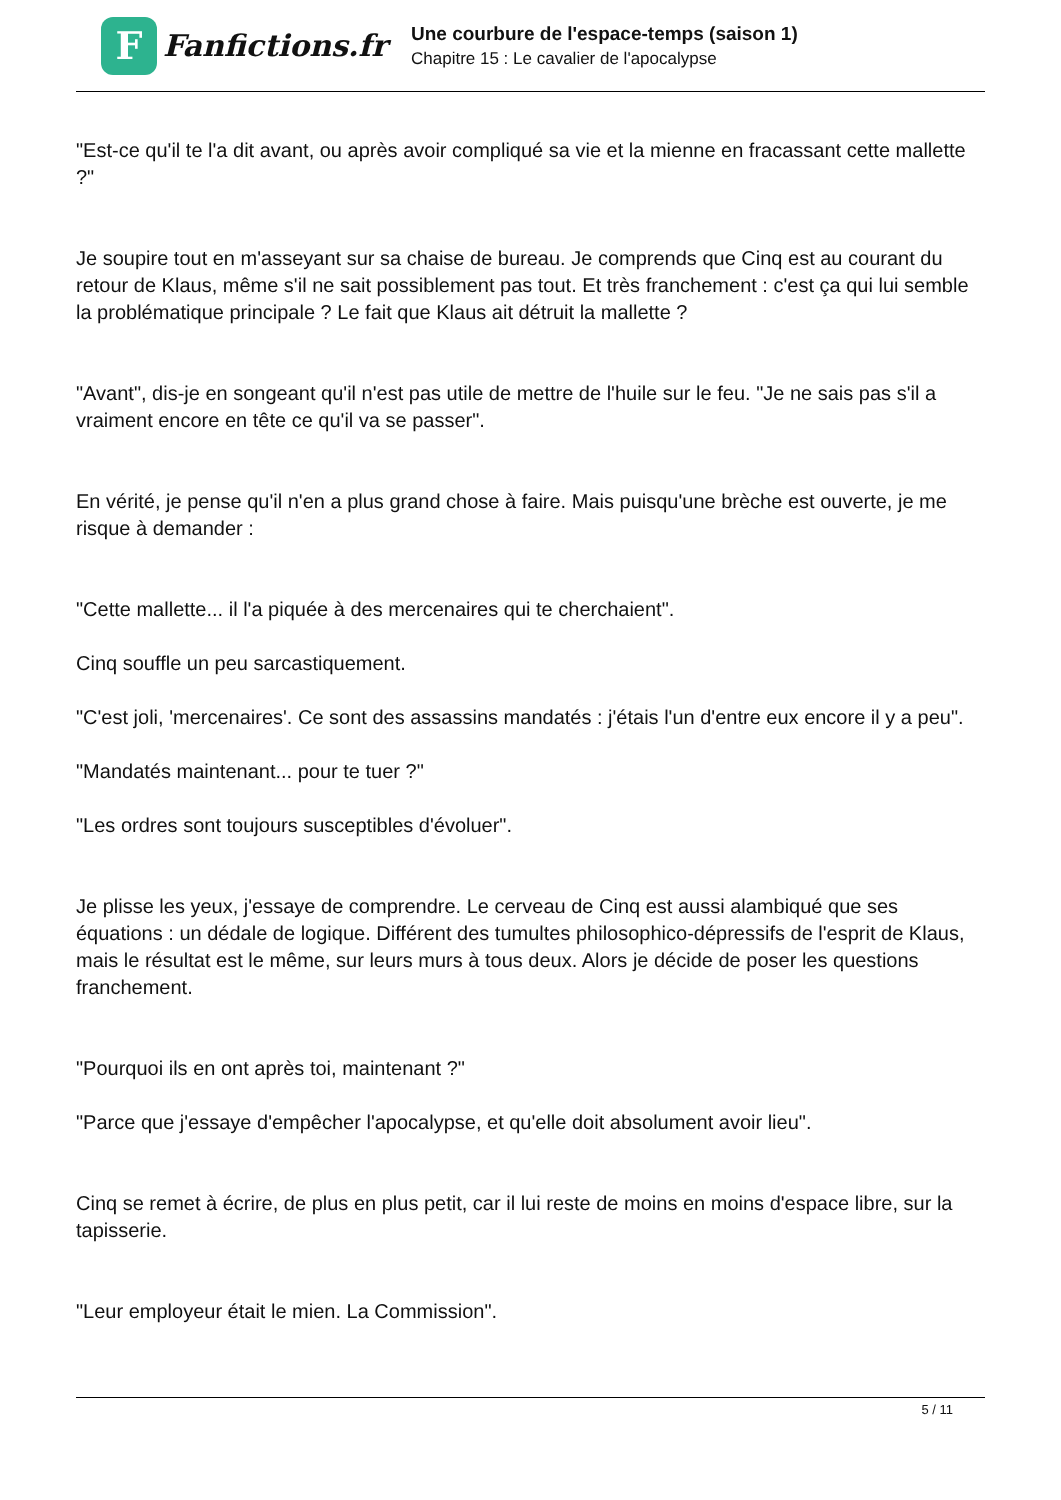F
Fanfictions.fr
Une courbure de l'espace-temps (saison 1)
Chapitre 15 : Le cavalier de l'apocalypse
"Est-ce qu'il te l'a dit avant, ou après avoir compliqué sa vie et la mienne en fracassant cette mallette ?"
Je soupire tout en m'asseyant sur sa chaise de bureau. Je comprends que Cinq est au courant du retour de Klaus, même s'il ne sait possiblement pas tout. Et très franchement : c'est ça qui lui semble la problématique principale ? Le fait que Klaus ait détruit la mallette ?
"Avant", dis-je en songeant qu'il n'est pas utile de mettre de l'huile sur le feu. "Je ne sais pas s'il a vraiment encore en tête ce qu'il va se passer".
En vérité, je pense qu'il n'en a plus grand chose à faire. Mais puisqu'une brèche est ouverte, je me risque à demander :
"Cette mallette... il l'a piquée à des mercenaires qui te cherchaient".
Cinq souffle un peu sarcastiquement.
"C'est joli, 'mercenaires'. Ce sont des assassins mandatés : j'étais l'un d'entre eux encore il y a peu".
"Mandatés maintenant... pour te tuer ?"
"Les ordres sont toujours susceptibles d'évoluer".
Je plisse les yeux, j'essaye de comprendre. Le cerveau de Cinq est aussi alambiqué que ses équations : un dédale de logique. Différent des tumultes philosophico-dépressifs de l'esprit de Klaus, mais le résultat est le même, sur leurs murs à tous deux. Alors je décide de poser les questions franchement.
"Pourquoi ils en ont après toi, maintenant ?"
"Parce que j'essaye d'empêcher l'apocalypse, et qu'elle doit absolument avoir lieu".
Cinq se remet à écrire, de plus en plus petit, car il lui reste de moins en moins d'espace libre, sur la tapisserie.
"Leur employeur était le mien. La Commission".
5 / 11